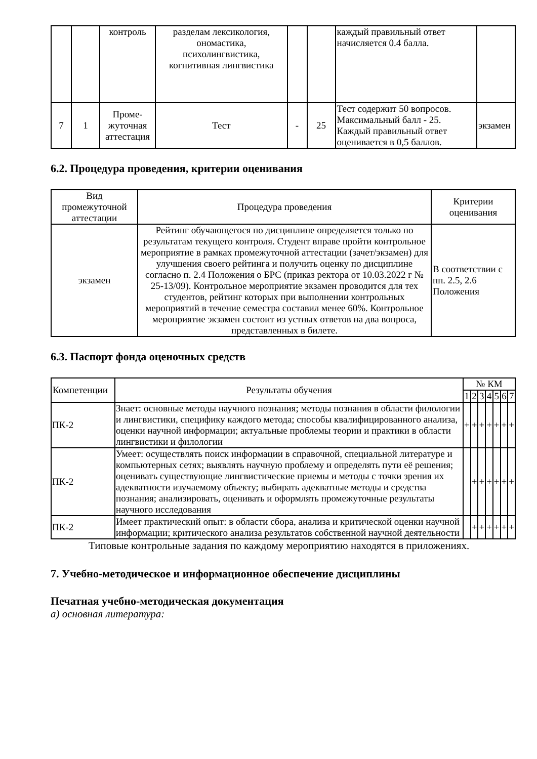| | | контроль | разделам лексикология, ономастика, психолингвистика, когнитивная лингвистика | | | каждый правильный ответ начисляется 0.4 балла. | |
| 7 | 1 | Проме- жуточная аттестация | Тест | - | 25 | Тест содержит 50 вопросов. Максимальный балл - 25. Каждый правильный ответ оценивается в 0,5 баллов. | экзамен |
6.2. Процедура проведения, критерии оценивания
| Вид промежуточной аттестации | Процедура проведения | Критерии оценивания |
| --- | --- | --- |
| экзамен | Рейтинг обучающегося по дисциплине определяется только по результатам текущего контроля. Студент вправе пройти контрольное мероприятие в рамках промежуточной аттестации (зачет/экзамен) для улучшения своего рейтинга и получить оценку по дисциплине согласно п. 2.4 Положения о БРС (приказ ректора от 10.03.2022 г № 25-13/09). Контрольное мероприятие экзамен проводится для тех студентов, рейтинг которых при выполнении контрольных мероприятий в течение семестра составил менее 60%. Контрольное мероприятие экзамен состоит из устных ответов на два вопроса, представленных в билете. | В соответствии с пп. 2.5, 2.6 Положения |
6.3. Паспорт фонда оценочных средств
| Компетенции | Результаты обучения | № КМ | | | | | | |
| --- | --- | --- | --- | --- | --- | --- | --- | --- |
| | | 1 | 2 | 3 | 4 | 5 | 6 | 7 |
| ПК-2 | Знает: основные методы научного познания; методы познания в области филологии и лингвистики, специфику каждого метода; способы квалифицированного анализа, оценки научной информации; актуальные проблемы теории и практики в области лингвистики и филологии | + | + | + | + | + | + | + |
| ПК-2 | Умеет: осуществлять поиск информации в справочной, специальной литературе и компьютерных сетях; выявлять научную проблему и определять пути её решения; оценивать существующие лингвистические приемы и методы с точки зрения их адекватности изучаемому объекту; выбирать адекватные методы и средства познания; анализировать, оценивать и оформлять промежуточные результаты научного исследования | | + | + | + | + | + | + |
| ПК-2 | Имеет практический опыт: в области сбора, анализа и критической оценки научной информации; критического анализа результатов собственной научной деятельности | | + | + | + | + | + | + |
Типовые контрольные задания по каждому мероприятию находятся в приложениях.
7. Учебно-методическое и информационное обеспечение дисциплины
Печатная учебно-методическая документация
а) основная литература: